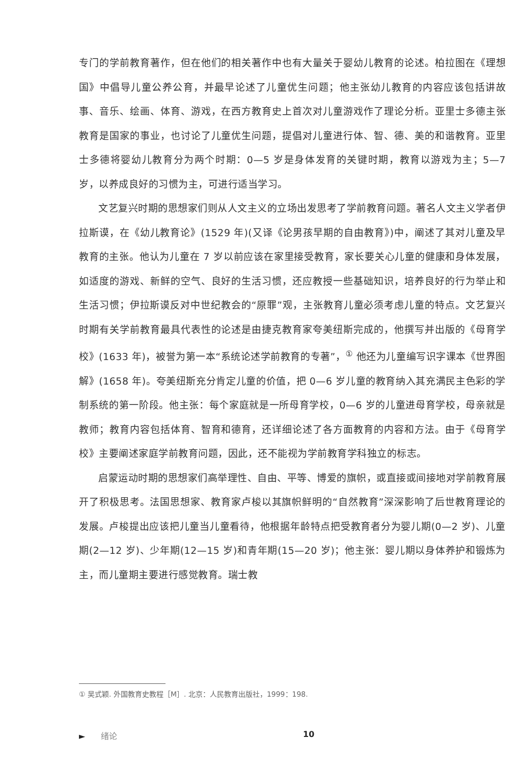专门的学前教育著作，但在他们的相关著作中也有大量关于婴幼儿教育的论述。柏拉图在《理想国》中倡导儿童公养公育，并最早论述了儿童优生问题；他主张幼儿教育的内容应该包括讲故事、音乐、绘画、体育、游戏，在西方教育史上首次对儿童游戏作了理论分析。亚里士多德主张教育是国家的事业，也讨论了儿童优生问题，提倡对儿童进行体、智、德、美的和谐教育。亚里士多德将婴幼儿教育分为两个时期：0—5 岁是身体发育的关键时期，教育以游戏为主；5—7 岁，以养成良好的习惯为主，可进行适当学习。
文艺复兴时期的思想家们则从人文主义的立场出发思考了学前教育问题。著名人文主义学者伊拉斯谟，在《幼儿教育论》(1529 年)(又译《论男孩早期的自由教育》)中，阐述了其对儿童及早教育的主张。他认为儿童在 7 岁以前应该在家里接受教育，家长要关心儿童的健康和身体发展，如适度的游戏、新鲜的空气、良好的生活习惯，还应教授一些基础知识，培养良好的行为举止和生活习惯；伊拉斯谟反对中世纪教会的“原罪”观，主张教育儿童必须考虑儿童的特点。文艺复兴时期有关学前教育最具代表性的论述是由捷克教育家夸美纽斯完成的，他撰写并出版的《母育学校》(1633 年)，被誉为第一本“系统论述学前教育的专著”，<sup>①</sup> 他还为儿童编写识字课本《世界图解》(1658 年)。夸美纽斯充分肯定儿童的价值，把 0—6 岁儿童的教育纳入其充满民主色彩的学制系统的第一阶段。他主张：每个家庭就是一所母育学校，0—6 岁的儿童进母育学校，母亲就是教师；教育内容包括体育、智育和德育，还详细论述了各方面教育的内容和方法。由于《母育学校》主要阐述家庭学前教育问题，因此，还不能视为学前教育学科独立的标志。
启蒙运动时期的思想家们高举理性、自由、平等、博爱的旗帜，或直接或间接地对学前教育展开了积极思考。法国思想家、教育家卢梭以其旗帜鲜明的“自然教育”深深影响了后世教育理论的发展。卢梭提出应该把儿童当儿童看待，他根据年龄特点把受教育者分为婴儿期(0—2 岁)、儿童期(2—12 岁)、少年期(12—15 岁)和青年期(15—20 岁)；他主张：婴儿期以身体养护和锻炼为主，而儿童期主要进行感觉教育。瑞士教
① 吴式颖. 外国教育史教程［M］. 北京：人民教育出版社，1999：198.
► 绪论 10